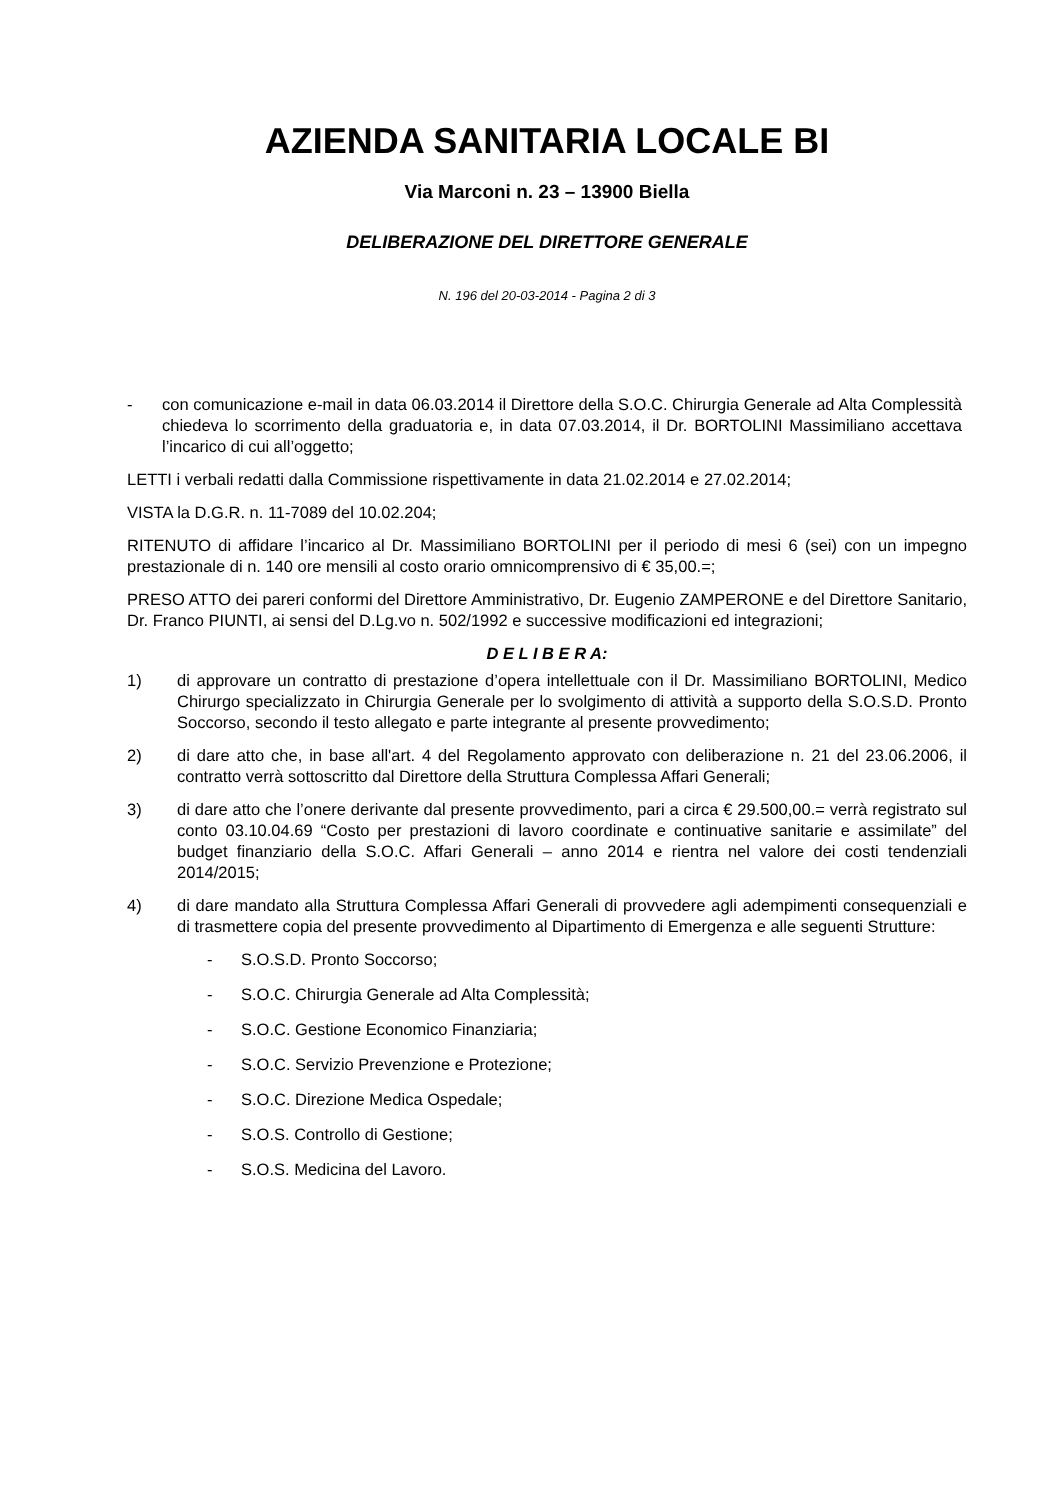AZIENDA SANITARIA LOCALE BI
Via Marconi n. 23 – 13900 Biella
DELIBERAZIONE DEL DIRETTORE GENERALE
N. 196 del 20-03-2014 - Pagina 2 di 3
- con comunicazione e-mail in data 06.03.2014 il Direttore della S.O.C. Chirurgia Generale ad Alta Complessità chiedeva lo scorrimento della graduatoria e, in data 07.03.2014, il Dr. BORTOLINI Massimiliano accettava l’incarico di cui all’oggetto;
LETTI i verbali redatti dalla Commissione rispettivamente in data 21.02.2014 e 27.02.2014;
VISTA la D.G.R. n. 11-7089 del 10.02.204;
RITENUTO di affidare l’incarico al Dr. Massimiliano BORTOLINI per il periodo di mesi 6 (sei) con un impegno prestazionale di n. 140 ore mensili al costo orario omnicomprensivo di € 35,00.=;
PRESO ATTO dei pareri conformi del Direttore Amministrativo, Dr. Eugenio ZAMPERONE e del Direttore Sanitario, Dr. Franco PIUNTI, ai sensi del D.Lg.vo n. 502/1992 e successive modificazioni ed integrazioni;
D E L I B E R A:
1) di approvare un contratto di prestazione d’opera intellettuale con il Dr. Massimiliano BORTOLINI, Medico Chirurgo specializzato in Chirurgia Generale per lo svolgimento di attività a supporto della S.O.S.D. Pronto Soccorso, secondo il testo allegato e parte integrante al presente provvedimento;
2) di dare atto che, in base all'art. 4 del Regolamento approvato con deliberazione n. 21 del 23.06.2006, il contratto verrà sottoscritto dal Direttore della Struttura Complessa Affari Generali;
3) di dare atto che l’onere derivante dal presente provvedimento, pari a circa € 29.500,00.= verrà registrato sul conto 03.10.04.69 “Costo per prestazioni di lavoro coordinate e continuative sanitarie e assimilate” del budget finanziario della S.O.C. Affari Generali – anno 2014 e rientra nel valore dei costi tendenziali 2014/2015;
4) di dare mandato alla Struttura Complessa Affari Generali di provvedere agli adempimenti consequenziali e di trasmettere copia del presente provvedimento al Dipartimento di Emergenza e alle seguenti Strutture:
- S.O.S.D. Pronto Soccorso;
- S.O.C. Chirurgia Generale ad Alta Complessità;
- S.O.C. Gestione Economico Finanziaria;
- S.O.C. Servizio Prevenzione e Protezione;
- S.O.C. Direzione Medica Ospedale;
- S.O.S. Controllo di Gestione;
- S.O.S. Medicina del Lavoro.